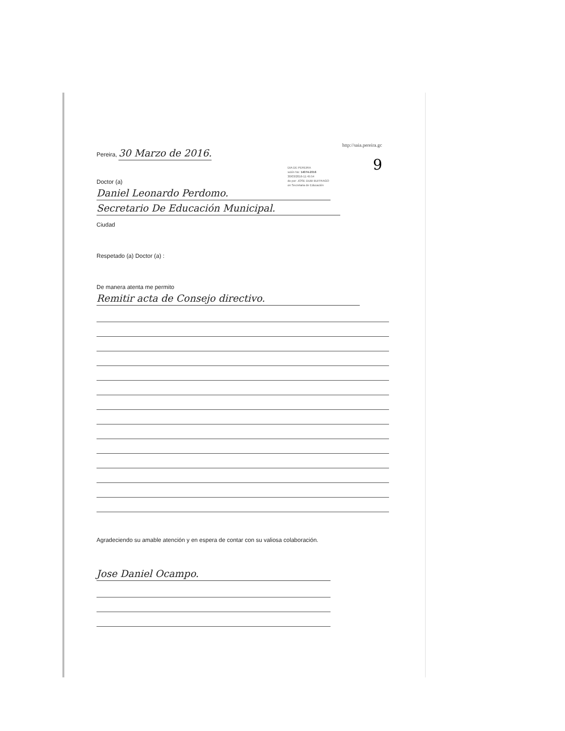http://saia.pereira.gc
9
DIA DE PEREIRA
sción No: 14074-2016
30/03/2016-11:45:54
do por: JOSE DUBI BUITRAGO
on Secretaria de Educación
Pereira, 30 Marzo de 2016.
Doctor (a)
Daniel Leonardo Perdomo.
Secretario De Educación Municipal.
Ciudad
Respetado (a) Doctor (a) :
De manera atenta me permito
Remitir acta de Consejo directivo.
Agradeciendo su amable atención y en espera de contar con su valiosa colaboración.
Jose Daniel Ocampo.